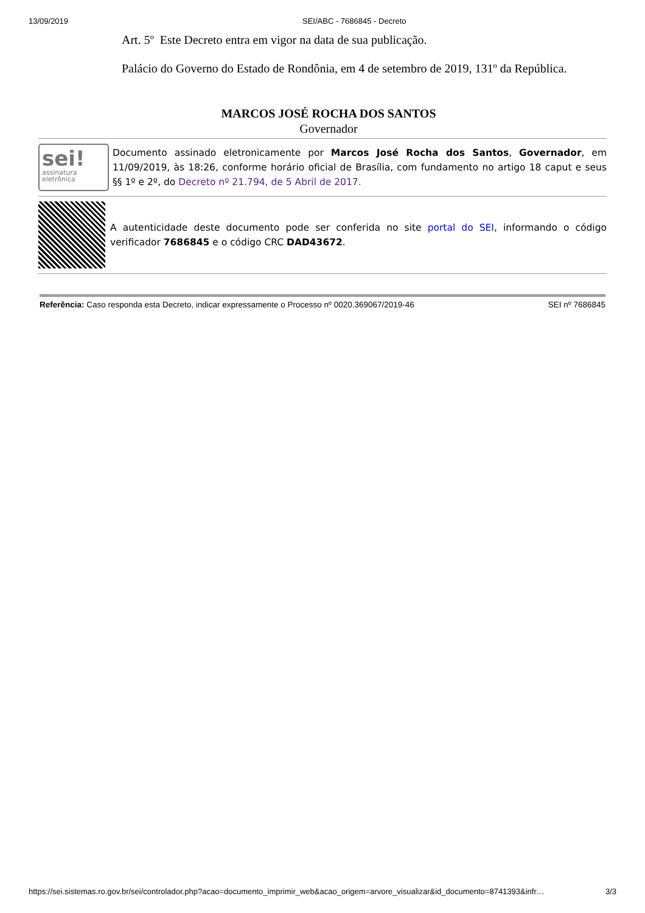13/09/2019 SEI/ABC - 7686845 - Decreto
Art. 5º Este Decreto entra em vigor na data de sua publicação.
Palácio do Governo do Estado de Rondônia, em 4 de setembro de 2019, 131º da República.
MARCOS JOSÉ ROCHA DOS SANTOS
Governador
sei!
assinatura
eletrônica
Documento assinado eletronicamente por Marcos José Rocha dos Santos, Governador, em 11/09/2019, às 18:26, conforme horário oficial de Brasília, com fundamento no artigo 18 caput e seus §§ 1º e 2º, do Decreto nº 21.794, de 5 Abril de 2017.
A autenticidade deste documento pode ser conferida no site portal do SEI, informando o código verificador 7686845 e o código CRC DAD43672.
Referência: Caso responda esta Decreto, indicar expressamente o Processo nº 0020.369067/2019-46 SEI nº 7686845
https://sei.sistemas.ro.gov.br/sei/controlador.php?acao=documento_imprimir_web&acao_origem=arvore_visualizar&id_documento=8741393&infr… 3/3